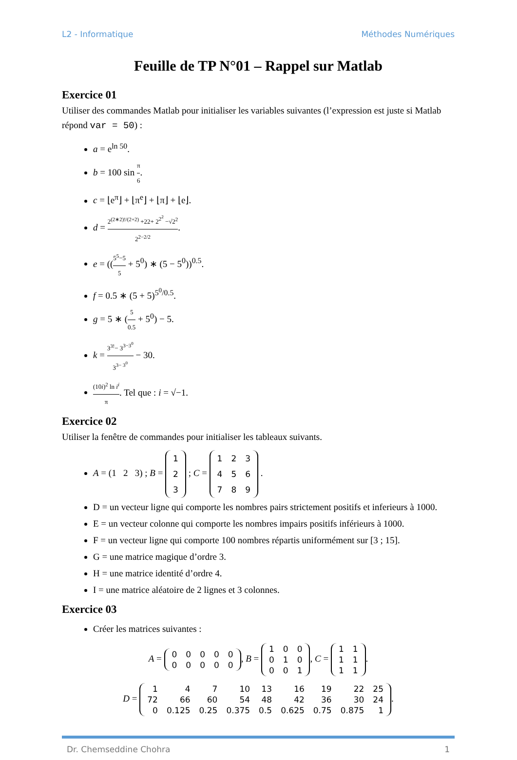L2 - Informatique Méthodes Numériques
Feuille de TP N°01 – Rappel sur Matlab
Exercice 01
Utiliser des commandes Matlab pour initialiser les variables suivantes (l’expression est juste si Matlab répond var = 50) :
a = e<sup>ln 50</sup>.
b = 100 sin π 6.
c = ⌊e<sup>π</sup>⌋ + ⌊π<sup>e</sup>⌋ + ⌊π⌋ + ⌊e⌋.
d = 2<sup>(2∗2)!/(2+2)</sup> +22+ 2<sup>2<sup>2</sup></sup> −√2<sup>2</sup> 2<sup>2−2/2</sup>.
e = ((5<sup>5</sup>−5 5 + 5<sup>0</sup>) ∗ (5 − 5<sup>0</sup>))<sup>0.5</sup>.
f = 0.5 ∗ (5 + 5)<sup>5<sup>0</sup>/0.5</sup>.
g = 5 ∗ (5 0.5 + 5<sup>0</sup>) − 5.
k = 3<sup>3!</sup>− 3<sup>3−3<sup>0</sup></sup> 3<sup>3− 3<sup>0</sup></sup> − 30.
(10i)<sup>2</sup> ln i<sup>i</sup> π. Tel que : i = √−1.
Exercice 02
Utiliser la fenêtre de commandes pour initialiser les tableaux suivants.
A = (1 2 3) ; B =
| 1 |
| 2 |
| 3 |
; C =
| 1 | 2 | 3 |
| 4 | 5 | 6 |
| 7 | 8 | 9 |
.
D = un vecteur ligne qui comporte les nombres pairs strictement positifs et inferieurs à 1000.
E = un vecteur colonne qui comporte les nombres impairs positifs inférieurs à 1000.
F = un vecteur ligne qui comporte 100 nombres répartis uniformément sur [3 ; 15].
G = une matrice magique d’ordre 3.
H = une matrice identité d’ordre 4.
I = une matrice aléatoire de 2 lignes et 3 colonnes.
Exercice 03
Créer les matrices suivantes :
A =
| 0 | 0 | 0 | 0 | 0 |
| 0 | 0 | 0 | 0 | 0 |
, B =
| 1 | 0 | 0 |
| 0 | 1 | 0 |
| 0 | 0 | 1 |
, C =
| 1 | 1 |
| 1 | 1 |
| 1 | 1 |
.
D =
| 1 | 4 | 7 | 10 | 13 | 16 | 19 | 22 | 25 |
| 72 | 66 | 60 | 54 | 48 | 42 | 36 | 30 | 24 |
| 0 | 0.125 | 0.25 | 0.375 | 0.5 | 0.625 | 0.75 | 0.875 | 1 |
.
Dr. Chemseddine Chohra 1